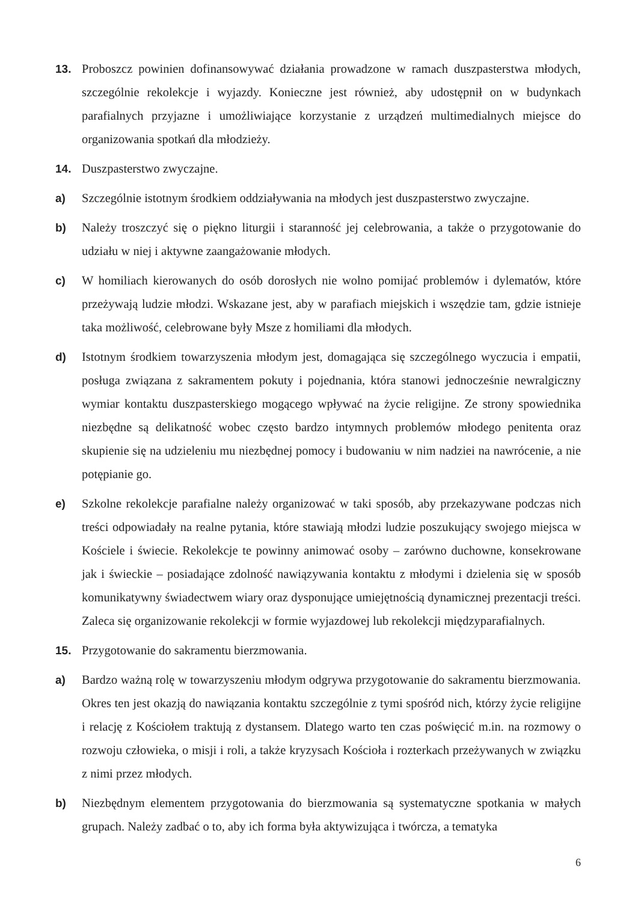13. Proboszcz powinien dofinansowywać działania prowadzone w ramach duszpasterstwa młodych, szczególnie rekolekcje i wyjazdy. Konieczne jest również, aby udostępnił on w budynkach parafialnych przyjazne i umożliwiające korzystanie z urządzeń multimedialnych miejsce do organizowania spotkań dla młodzieży.
14. Duszpasterstwo zwyczajne.
a) Szczególnie istotnym środkiem oddziaływania na młodych jest duszpasterstwo zwyczajne.
b) Należy troszczyć się o piękno liturgii i staranność jej celebrowania, a także o przygotowanie do udziału w niej i aktywne zaangażowanie młodych.
c) W homiliach kierowanych do osób dorosłych nie wolno pomijać problemów i dylematów, które przeżywają ludzie młodzi. Wskazane jest, aby w parafiach miejskich i wszędzie tam, gdzie istnieje taka możliwość, celebrowane były Msze z homiliami dla młodych.
d) Istotnym środkiem towarzyszenia młodym jest, domagająca się szczególnego wyczucia i empatii, posługa związana z sakramentem pokuty i pojednania, która stanowi jednocześnie newralgiczny wymiar kontaktu duszpasterskiego mogącego wpływać na życie religijne. Ze strony spowiednika niezbędne są delikatność wobec często bardzo intymnych problemów młodego penitenta oraz skupienie się na udzieleniu mu niezbędnej pomocy i budowaniu w nim nadziei na nawrócenie, a nie potępianie go.
e) Szkolne rekolekcje parafialne należy organizować w taki sposób, aby przekazywane podczas nich treści odpowiadały na realne pytania, które stawiają młodzi ludzie poszukujący swojego miejsca w Kościele i świecie. Rekolekcje te powinny animować osoby – zarówno duchowne, konsekrowane jak i świeckie – posiadające zdolność nawiązywania kontaktu z młodymi i dzielenia się w sposób komunikatywny świadectwem wiary oraz dysponujące umiejętnością dynamicznej prezentacji treści. Zaleca się organizowanie rekolekcji w formie wyjazdowej lub rekolekcji międzyparafialnych.
15. Przygotowanie do sakramentu bierzmowania.
a) Bardzo ważną rolę w towarzyszeniu młodym odgrywa przygotowanie do sakramentu bierzmowania. Okres ten jest okazją do nawiązania kontaktu szczególnie z tymi spośród nich, którzy życie religijne i relację z Kościołem traktują z dystansem. Dlatego warto ten czas poświęcić m.in. na rozmowy o rozwoju człowieka, o misji i roli, a także kryzysach Kościoła i rozterkach przeżywanych w związku z nimi przez młodych.
b) Niezbędnym elementem przygotowania do bierzmowania są systematyczne spotkania w małych grupach. Należy zadbać o to, aby ich forma była aktywizująca i twórcza, a tematyka
6